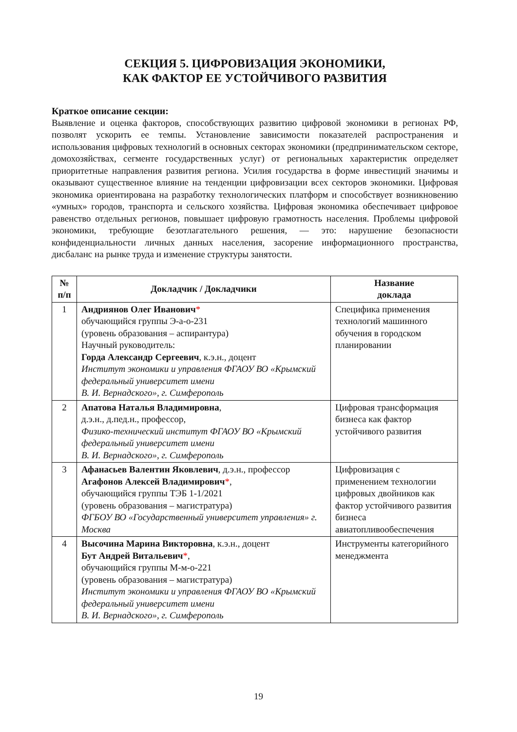СЕКЦИЯ 5. ЦИФРОВИЗАЦИЯ ЭКОНОМИКИ,
КАК ФАКТОР ЕЕ УСТОЙЧИВОГО РАЗВИТИЯ
Краткое описание секции:
Выявление и оценка факторов, способствующих развитию цифровой экономики в регионах РФ, позволят ускорить ее темпы. Установление зависимости показателей распространения и использования цифровых технологий в основных секторах экономики (предпринимательском секторе, домохозяйствах, сегменте государственных услуг) от региональных характеристик определяет приоритетные направления развития региона. Усилия государства в форме инвестиций значимы и оказывают существенное влияние на тенденции цифровизации всех секторов экономики. Цифровая экономика ориентирована на разработку технологических платформ и способствует возникновению «умных» городов, транспорта и сельского хозяйства. Цифровая экономика обеспечивает цифровое равенство отдельных регионов, повышает цифровую грамотность населения. Проблемы цифровой экономики, требующие безотлагательного решения, — это: нарушение безопасности конфиденциальности личных данных населения, засорение информационного пространства, дисбаланс на рынке труда и изменение структуры занятости.
| № п/п | Докладчик / Докладчики | Название доклада |
| --- | --- | --- |
| 1 | Андриянов Олег Иванович * обучающийся группы Э-а-о-231 (уровень образования – аспирантура) Научный руководитель: Горда Александр Сергеевич , к.э.н., доцент Институт экономики и управления ФГАОУ ВО «Крымский федеральный университет имени В. И. Вернадского», г. Симферополь | Специфика применения технологий машинного обучения в городском планировании |
| 2 | Апатова Наталья Владимировна , д.э.н., д.пед.н., профессор, Физико-технический институт ФГАОУ ВО «Крымский федеральный университет имени В. И. Вернадского», г. Симферополь | Цифровая трансформация бизнеса как фактор устойчивого развития |
| 3 | Афанасьев Валентин Яковлевич , д.э.н., профессор Агафонов Алексей Владимирович * , обучающийся группы ТЭБ 1-1/2021 (уровень образования – магистратура) ФГБОУ ВО «Государственный университет управления» г. Москва | Цифровизация с применением технологии цифровых двойников как фактор устойчивого развития бизнеса авиатопливообеспечения |
| 4 | Высочина Марина Викторовна , к.э.н., доцент Бут Андрей Витальевич * , обучающийся группы М-м-о-221 (уровень образования – магистратура) Институт экономики и управления ФГАОУ ВО «Крымский федеральный университет имени В. И. Вернадского», г. Симферополь | Инструменты категорийного менеджмента |
19